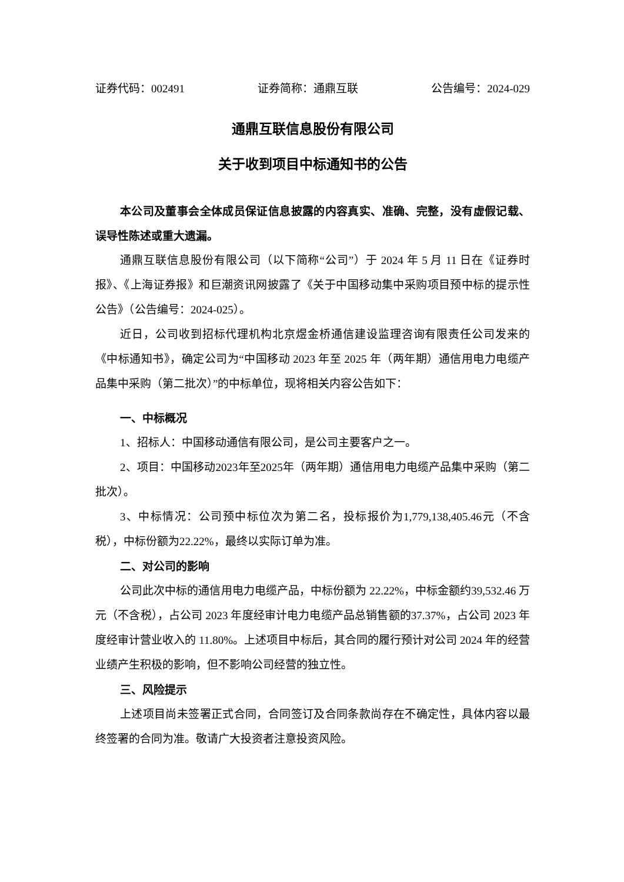证券代码：002491 证券简称：通鼎互联 公告编号：2024-029
通鼎互联信息股份有限公司
关于收到项目中标通知书的公告
本公司及董事会全体成员保证信息披露的内容真实、准确、完整，没有虚假记载、误导性陈述或重大遗漏。
通鼎互联信息股份有限公司（以下简称“公司”）于 2024 年 5 月 11 日在《证券时报》、《上海证券报》和巨潮资讯网披露了《关于中国移动集中采购项目预中标的提示性公告》（公告编号：2024-025）。
近日，公司收到招标代理机构北京煜金桥通信建设监理咨询有限责任公司发来的《中标通知书》，确定公司为“中国移动 2023 年至 2025 年（两年期）通信用电力电缆产品集中采购（第二批次）”的中标单位，现将相关内容公告如下：
一、中标概况
1、招标人：中国移动通信有限公司，是公司主要客户之一。
2、项目：中国移动2023年至2025年（两年期）通信用电力电缆产品集中采购（第二批次）。
3、中标情况：公司预中标位次为第二名，投标报价为1,779,138,405.46元（不含税），中标份额为22.22%，最终以实际订单为准。
二、对公司的影响
公司此次中标的通信用电力电缆产品，中标份额为 22.22%，中标金额约39,532.46 万元（不含税），占公司 2023 年度经审计电力电缆产品总销售额的37.37%，占公司 2023 年度经审计营业收入的 11.80%。上述项目中标后，其合同的履行预计对公司 2024 年的经营业绩产生积极的影响，但不影响公司经营的独立性。
三、风险提示
上述项目尚未签署正式合同，合同签订及合同条款尚存在不确定性，具体内容以最终签署的合同为准。敬请广大投资者注意投资风险。